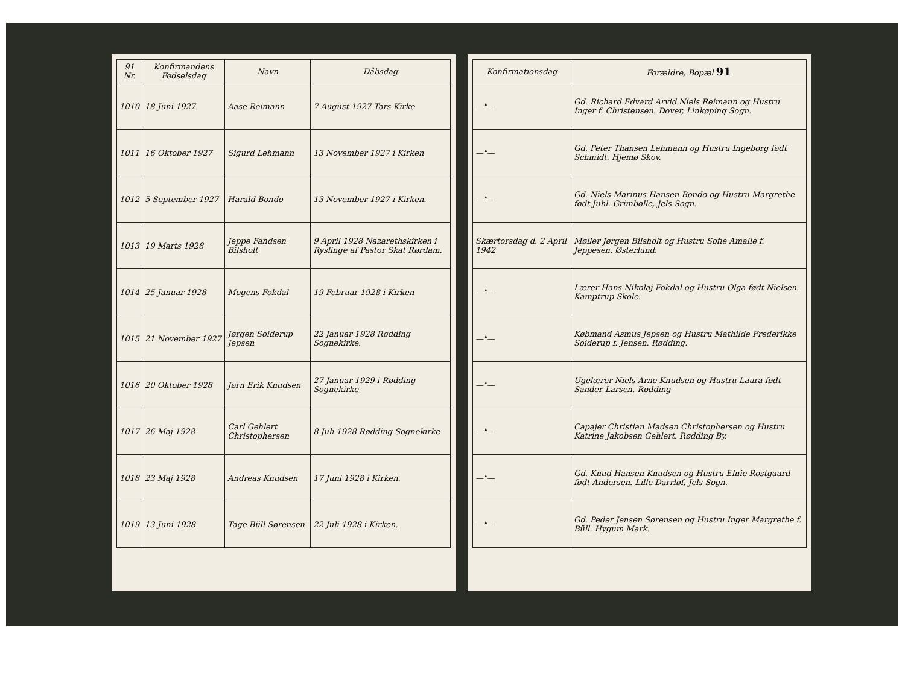| 91 Nr. | Konfirmandens Fødselsdag | Navn | Dåbsdag |
| --- | --- | --- | --- |
| 1010 | 18 Juni 1927. | Aase Reimann | 7 August 1927 Tars Kirke |
| 1011 | 16 Oktober 1927 | Sigurd Lehmann | 13 November 1927 i Kirken |
| 1012 | 5 September 1927 | Harald Bondo | 13 November 1927 i Kirken. |
| 1013 | 19 Marts 1928 | Jeppe Fandsen Bilsholt | 9 April 1928 Nazarethskirken i Ryslinge af Pastor Skat Rørdam. |
| 1014 | 25 Januar 1928 | Mogens Fokdal | 19 Februar 1928 i Kirken |
| 1015 | 21 November 1927 | Jørgen Soiderup Jepsen | 22 Januar 1928 Rødding Sognekirke. |
| 1016 | 20 Oktober 1928 | Jørn Erik Knudsen | 27 Januar 1929 i Rødding Sognekirke |
| 1017 | 26 Maj 1928 | Carl Gehlert Christophersen | 8 Juli 1928 Rødding Sognekirke |
| 1018 | 23 Maj 1928 | Andreas Knudsen | 17 Juni 1928 i Kirken. |
| 1019 | 13 Juni 1928 | Tage Büll Sørensen | 22 Juli 1928 i Kirken. |
| Konfirmationsdag | Forældre, Bopæl 91 |
| --- | --- |
| —"— | Gd. Richard Edvard Arvid Niels Reimann og Hustru Inger f. Christensen. Dover, Linkøping Sogn. |
| —"— | Gd. Peter Thansen Lehmann og Hustru Ingeborg født Schmidt. Hjemø Skov. |
| —"— | Gd. Niels Marinus Hansen Bondo og Hustru Margrethe født Juhl. Grimbølle, Jels Sogn. |
| Skærtorsdag d. 2 April 1942 | Møller Jørgen Bilsholt og Hustru Sofie Amalie f. Jeppesen. Østerlund. |
| —"— | Lærer Hans Nikolaj Fokdal og Hustru Olga født Nielsen. Kamptrup Skole. |
| —"— | Købmand Asmus Jepsen og Hustru Mathilde Frederikke Soiderup f. Jensen. Rødding. |
| —"— | Ugelærer Niels Arne Knudsen og Hustru Laura født Sander-Larsen. Rødding |
| —"— | Capajer Christian Madsen Christophersen og Hustru Katrine Jakobsen Gehlert. Rødding By. |
| —"— | Gd. Knud Hansen Knudsen og Hustru Elnie Rostgaard født Andersen. Lille Darrløf, Jels Sogn. |
| —"— | Gd. Peder Jensen Sørensen og Hustru Inger Margrethe f. Büll. Hygum Mark. |